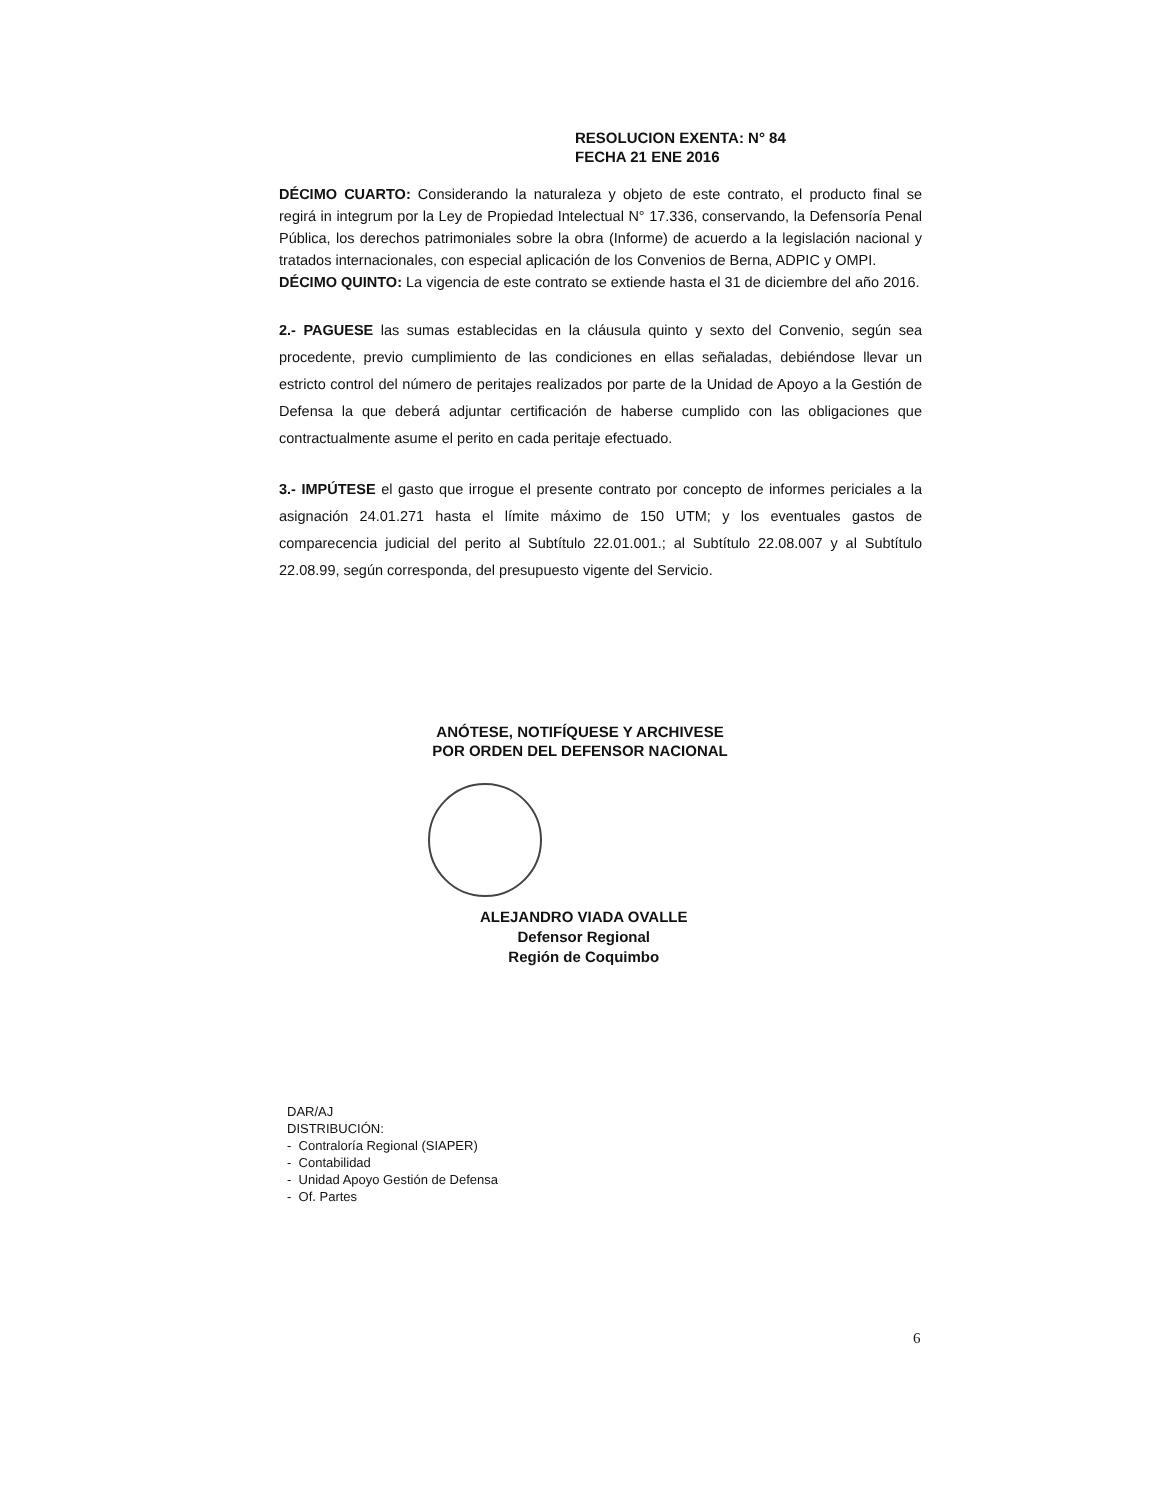RESOLUCION EXENTA: N° 84
FECHA 21 ENE 2016
DÉCIMO CUARTO: Considerando la naturaleza y objeto de este contrato, el producto final se regirá in integrum por la Ley de Propiedad Intelectual N° 17.336, conservando, la Defensoría Penal Pública, los derechos patrimoniales sobre la obra (Informe) de acuerdo a la legislación nacional y tratados internacionales, con especial aplicación de los Convenios de Berna, ADPIC y OMPI.
DÉCIMO QUINTO: La vigencia de este contrato se extiende hasta el 31 de diciembre del año 2016.
2.- PAGUESE las sumas establecidas en la cláusula quinto y sexto del Convenio, según sea procedente, previo cumplimiento de las condiciones en ellas señaladas, debiéndose llevar un estricto control del número de peritajes realizados por parte de la Unidad de Apoyo a la Gestión de Defensa la que deberá adjuntar certificación de haberse cumplido con las obligaciones que contractualmente asume el perito en cada peritaje efectuado.
3.- IMPÚTESE el gasto que irrogue el presente contrato por concepto de informes periciales a la asignación 24.01.271 hasta el límite máximo de 150 UTM; y los eventuales gastos de comparecencia judicial del perito al Subtítulo 22.01.001.; al Subtítulo 22.08.007 y al Subtítulo 22.08.99, según corresponda, del presupuesto vigente del Servicio.
ANÓTESE, NOTIFÍQUESE Y ARCHIVESE
POR ORDEN DEL DEFENSOR NACIONAL
ALEJANDRO VIADA OVALLE
Defensor Regional
Región de Coquimbo
DAR/AJ
DISTRIBUCIÓN:
- Contraloría Regional (SIAPER)
- Contabilidad
- Unidad Apoyo Gestión de Defensa
- Of. Partes
6